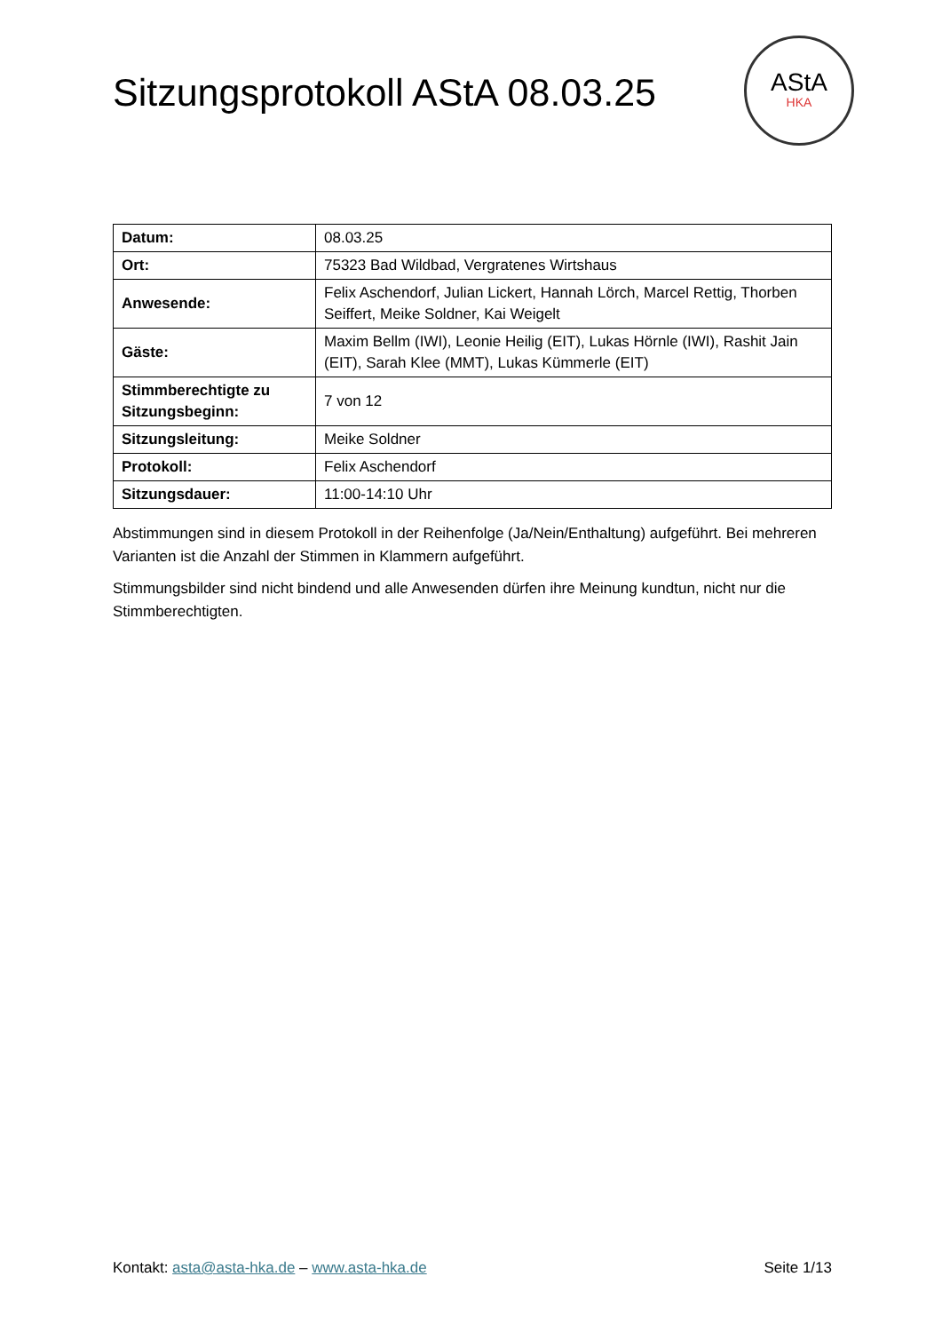Sitzungsprotokoll AStA 08.03.25
AStA
HKA
| Datum: | 08.03.25 |
| Ort: | 75323 Bad Wildbad, Vergratenes Wirtshaus |
| Anwesende: | Felix Aschendorf, Julian Lickert, Hannah Lörch, Marcel Rettig, Thorben Seiffert, Meike Soldner, Kai Weigelt |
| Gäste: | Maxim Bellm (IWI), Leonie Heilig (EIT), Lukas Hörnle (IWI), Rashit Jain (EIT), Sarah Klee (MMT), Lukas Kümmerle (EIT) |
| Stimmberechtigte zu Sitzungsbeginn: | 7 von 12 |
| Sitzungsleitung: | Meike Soldner |
| Protokoll: | Felix Aschendorf |
| Sitzungsdauer: | 11:00-14:10 Uhr |
Abstimmungen sind in diesem Protokoll in der Reihenfolge (Ja/Nein/Enthaltung) aufgeführt. Bei mehreren Varianten ist die Anzahl der Stimmen in Klammern aufgeführt.
Stimmungsbilder sind nicht bindend und alle Anwesenden dürfen ihre Meinung kundtun, nicht nur die Stimmberechtigten.
Kontakt: asta@asta-hka.de – www.asta-hka.de Seite 1/13